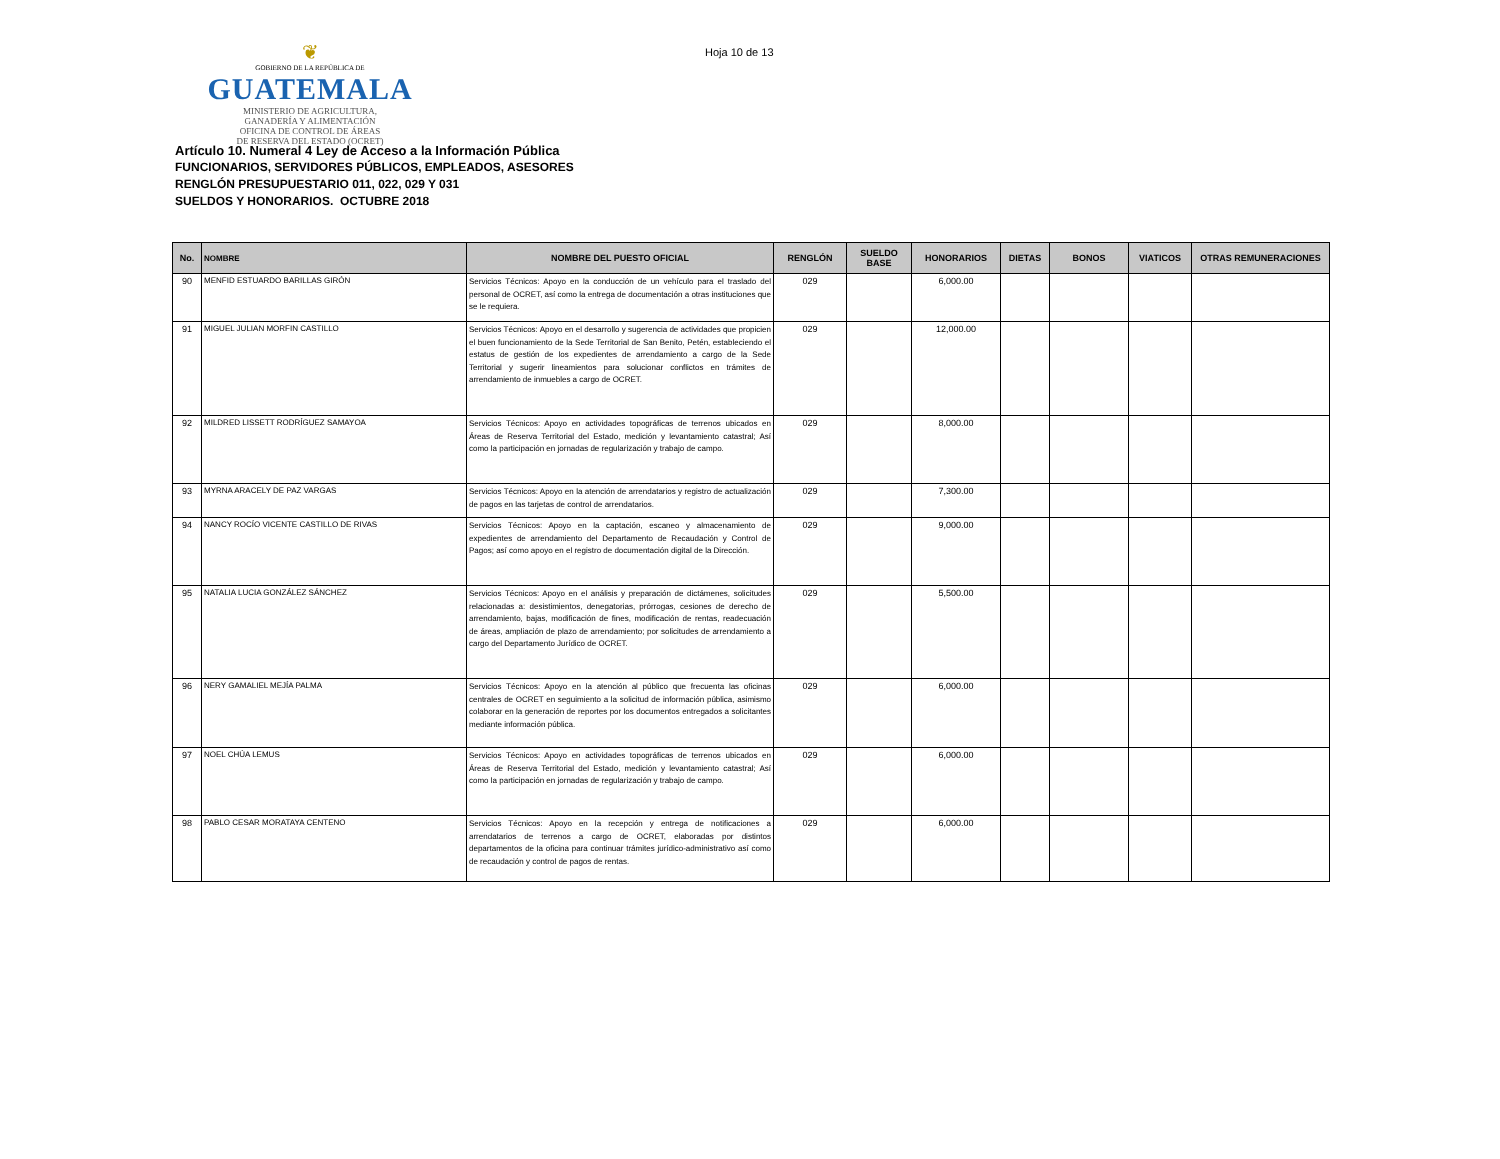❦
GOBIERNO DE LA REPÚBLICA DE
GUATEMALA
MINISTERIO DE AGRICULTURA,
GANADERÍA Y ALIMENTACIÓN
OFICINA DE CONTROL DE ÁREAS
DE RESERVA DEL ESTADO (OCRET)
Hoja 10 de 13
Artículo 10. Numeral 4 Ley de Acceso a la Información Pública
FUNCIONARIOS, SERVIDORES PÚBLICOS, EMPLEADOS, ASESORES
RENGLÓN PRESUPUESTARIO 011, 022, 029 Y 031
SUELDOS Y HONORARIOS. OCTUBRE 2018
| No. | NOMBRE | NOMBRE DEL PUESTO OFICIAL | RENGLÓN | SUELDO BASE | HONORARIOS | DIETAS | BONOS | VIATICOS | OTRAS REMUNERACIONES |
| --- | --- | --- | --- | --- | --- | --- | --- | --- | --- |
| 90 | MENFID ESTUARDO BARILLAS GIRÓN | Servicios Técnicos: Apoyo en la conducción de un vehículo para el traslado del personal de OCRET, así como la entrega de documentación a otras instituciones que se le requiera. | 029 | | 6,000.00 | | | | |
| 91 | MIGUEL JULIAN MORFIN CASTILLO | Servicios Técnicos: Apoyo en el desarrollo y sugerencia de actividades que propicien el buen funcionamiento de la Sede Territorial de San Benito, Petén, estableciendo el estatus de gestión de los expedientes de arrendamiento a cargo de la Sede Territorial y sugerir lineamientos para solucionar conflictos en trámites de arrendamiento de inmuebles a cargo de OCRET. | 029 | | 12,000.00 | | | | |
| 92 | MILDRED LISSETT RODRÍGUEZ SAMAYOA | Servicios Técnicos: Apoyo en actividades topográficas de terrenos ubicados en Áreas de Reserva Territorial del Estado, medición y levantamiento catastral; Así como la participación en jornadas de regularización y trabajo de campo. | 029 | | 8,000.00 | | | | |
| 93 | MYRNA ARACELY DE PAZ VARGAS | Servicios Técnicos: Apoyo en la atención de arrendatarios y registro de actualización de pagos en las tarjetas de control de arrendatarios. | 029 | | 7,300.00 | | | | |
| 94 | NANCY ROCÍO VICENTE CASTILLO DE RIVAS | Servicios Técnicos: Apoyo en la captación, escaneo y almacenamiento de expedientes de arrendamiento del Departamento de Recaudación y Control de Pagos; así como apoyo en el registro de documentación digital de la Dirección. | 029 | | 9,000.00 | | | | |
| 95 | NATALIA LUCIA GONZÁLEZ SÁNCHEZ | Servicios Técnicos: Apoyo en el análisis y preparación de dictámenes, solicitudes relacionadas a: desistimientos, denegatorias, prórrogas, cesiones de derecho de arrendamiento, bajas, modificación de fines, modificación de rentas, readecuación de áreas, ampliación de plazo de arrendamiento; por solicitudes de arrendamiento a cargo del Departamento Jurídico de OCRET. | 029 | | 5,500.00 | | | | |
| 96 | NERY GAMALIEL MEJÍA PALMA | Servicios Técnicos: Apoyo en la atención al público que frecuenta las oficinas centrales de OCRET en seguimiento a la solicitud de información pública, asimismo colaborar en la generación de reportes por los documentos entregados a solicitantes mediante información pública. | 029 | | 6,000.00 | | | | |
| 97 | NOEL CHÚA LEMUS | Servicios Técnicos: Apoyo en actividades topográficas de terrenos ubicados en Áreas de Reserva Territorial del Estado, medición y levantamiento catastral; Así como la participación en jornadas de regularización y trabajo de campo. | 029 | | 6,000.00 | | | | |
| 98 | PABLO CESAR MORATAYA CENTENO | Servicios Técnicos: Apoyo en la recepción y entrega de notificaciones a arrendatarios de terrenos a cargo de OCRET, elaboradas por distintos departamentos de la oficina para continuar trámites jurídico-administrativo así como de recaudación y control de pagos de rentas. | 029 | | 6,000.00 | | | | |